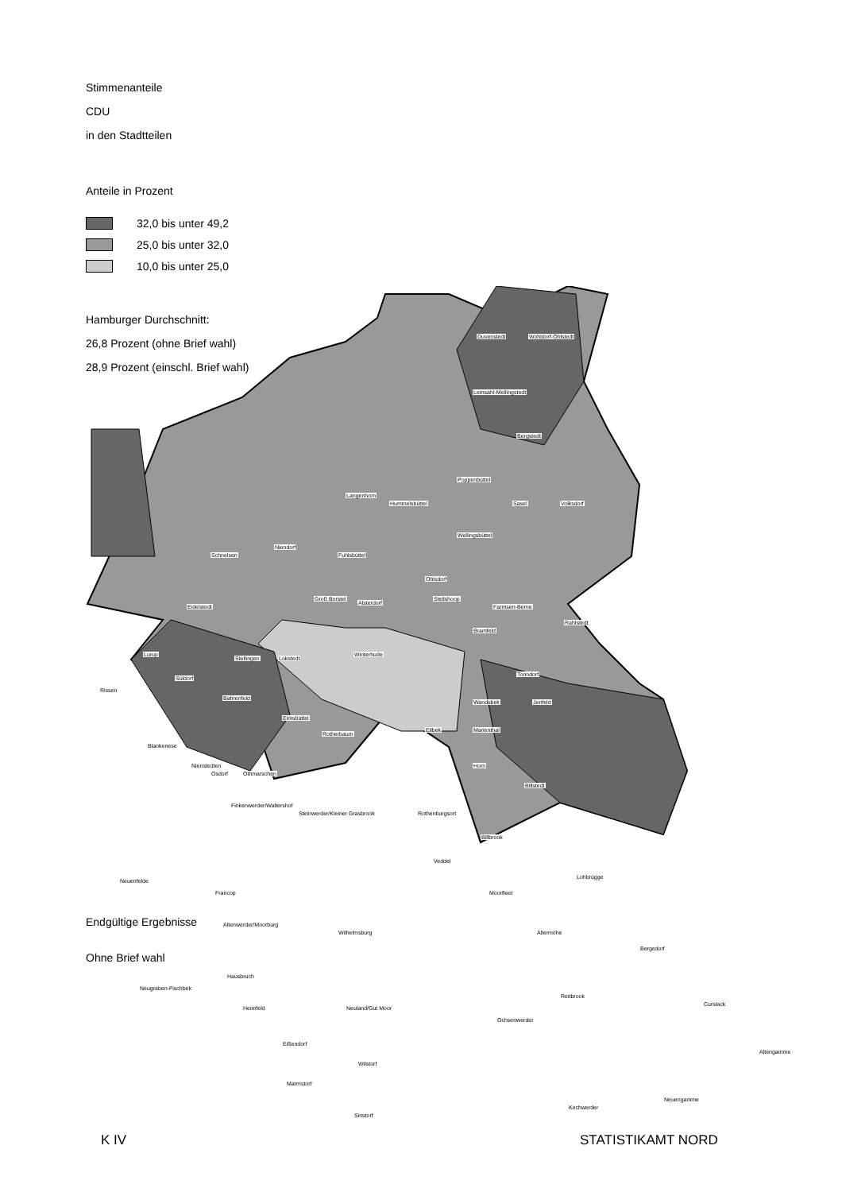Stimmenanteile
CDU
in den Stadtteilen
Anteile in Prozent
32,0 bis unter 49,2
25,0 bis unter 32,0
10,0 bis unter 25,0
Hamburger Durchschnitt:
26,8 Prozent (ohne Brief wahl)
28,9 Prozent (einschl. Brief wahl)
Duvenstedt Wohldorf-Ohlstedt
Lemsahl-Mellingstedt
Bergstedt
Langenhorn
Hummelsbüttel
Poppenbüttel
Sasel Volksdorf
Wellingsbüttel
Niendorf
Schnelsen Fuhlsbüttel
Ohlsdorf
Eidelstedt
Groß Borstel
Alsterdorf
Steilshoop
Farmsen-Berne
Rahlstedt
Bramfeld
Lurup
Stellingen Lokstedt
Winterhude
Süldorf
Rissen
Bahrenfeld
Tonndorf
Wandsbek Jenfeld
Blankenese
Osdorf
Eimsbüttel
Rotherbaum
Eilbek Marienthal
Nienstedten
Othmarschen
Horn
Billstedt
Finkenwerder/Waltershof
Steinwerder/Kleiner Grasbrook Rothenburgsort
Billbrook
Veddel
Neuenfelde
Francop Moorfleet
Lohbrügge
Altenwerder/Moorburg
Wilhelmsburg Allermöhe
Bergedorf
Neugraben-Fischbek
Hausbruch
Heimfeld Neuland/Gut Moor
Reitbrook
Curslack
Ochsenwerder
Eißendorf
Wilstorf
Altengamme
Marmstorf
Neuengamme
Kirchwerder
Sinstorf
Endgültige Ergebnisse
Ohne Brief wahl
K IV STATISTIKAMT NORD